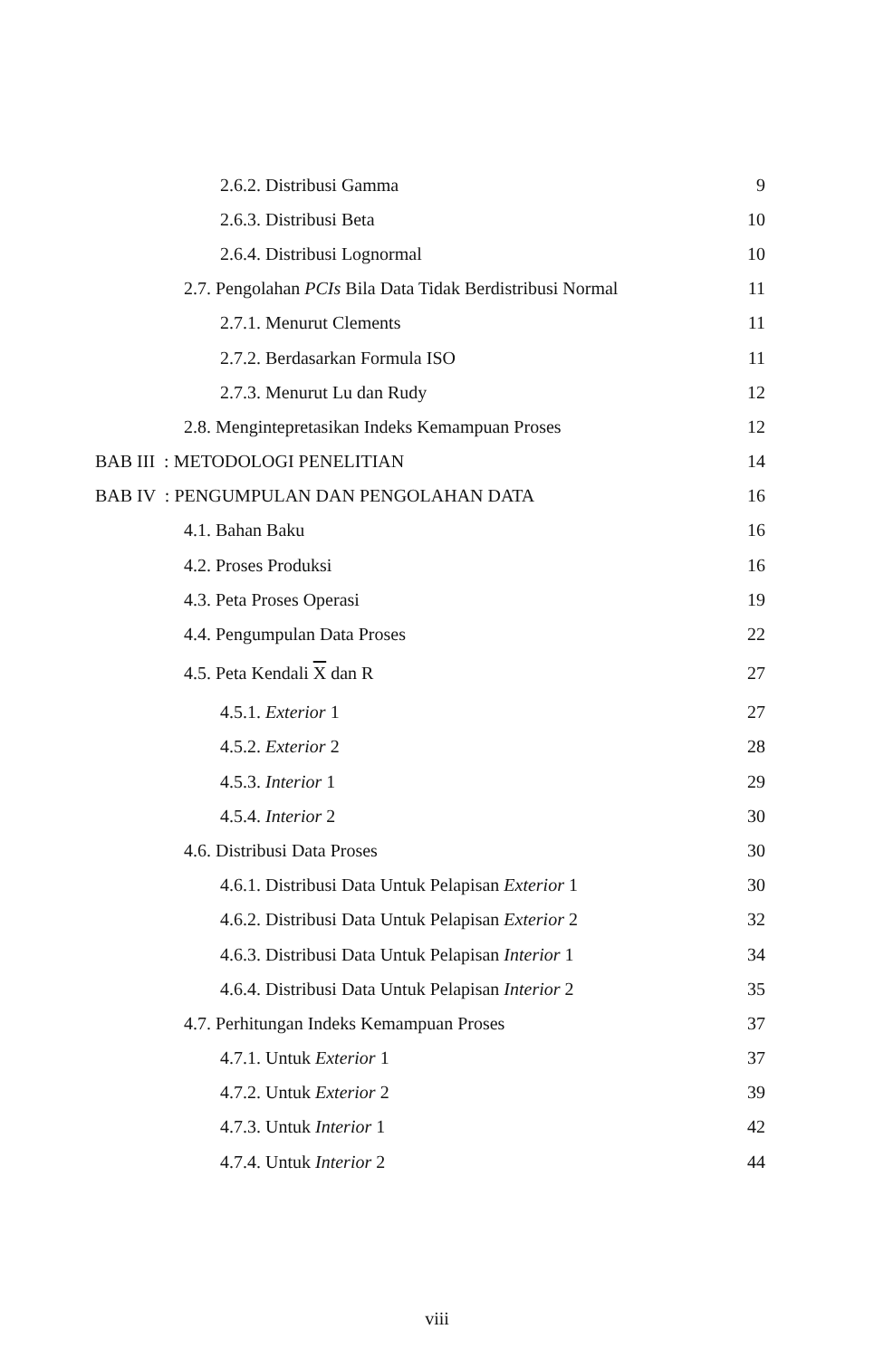| 2.6.2. Distribusi Gamma | 9 |
| 2.6.3. Distribusi Beta | 10 |
| 2.6.4. Distribusi Lognormal | 10 |
| 2.7. Pengolahan PCIs Bila Data Tidak Berdistribusi Normal | 11 |
| 2.7.1. Menurut Clements | 11 |
| 2.7.2. Berdasarkan Formula ISO | 11 |
| 2.7.3. Menurut Lu dan Rudy | 12 |
| 2.8. Mengintepretasikan Indeks Kemampuan Proses | 12 |
| BAB III : METODOLOGI PENELITIAN | 14 |
| BAB IV : PENGUMPULAN DAN PENGOLAHAN DATA | 16 |
| 4.1. Bahan Baku | 16 |
| 4.2. Proses Produksi | 16 |
| 4.3. Peta Proses Operasi | 19 |
| 4.4. Pengumpulan Data Proses | 22 |
| 4.5. Peta Kendali X dan R | 27 |
| 4.5.1. Exterior 1 | 27 |
| 4.5.2. Exterior 2 | 28 |
| 4.5.3. Interior 1 | 29 |
| 4.5.4. Interior 2 | 30 |
| 4.6. Distribusi Data Proses | 30 |
| 4.6.1. Distribusi Data Untuk Pelapisan Exterior 1 | 30 |
| 4.6.2. Distribusi Data Untuk Pelapisan Exterior 2 | 32 |
| 4.6.3. Distribusi Data Untuk Pelapisan Interior 1 | 34 |
| 4.6.4. Distribusi Data Untuk Pelapisan Interior 2 | 35 |
| 4.7. Perhitungan Indeks Kemampuan Proses | 37 |
| 4.7.1. Untuk Exterior 1 | 37 |
| 4.7.2. Untuk Exterior 2 | 39 |
| 4.7.3. Untuk Interior 1 | 42 |
| 4.7.4. Untuk Interior 2 | 44 |
viii